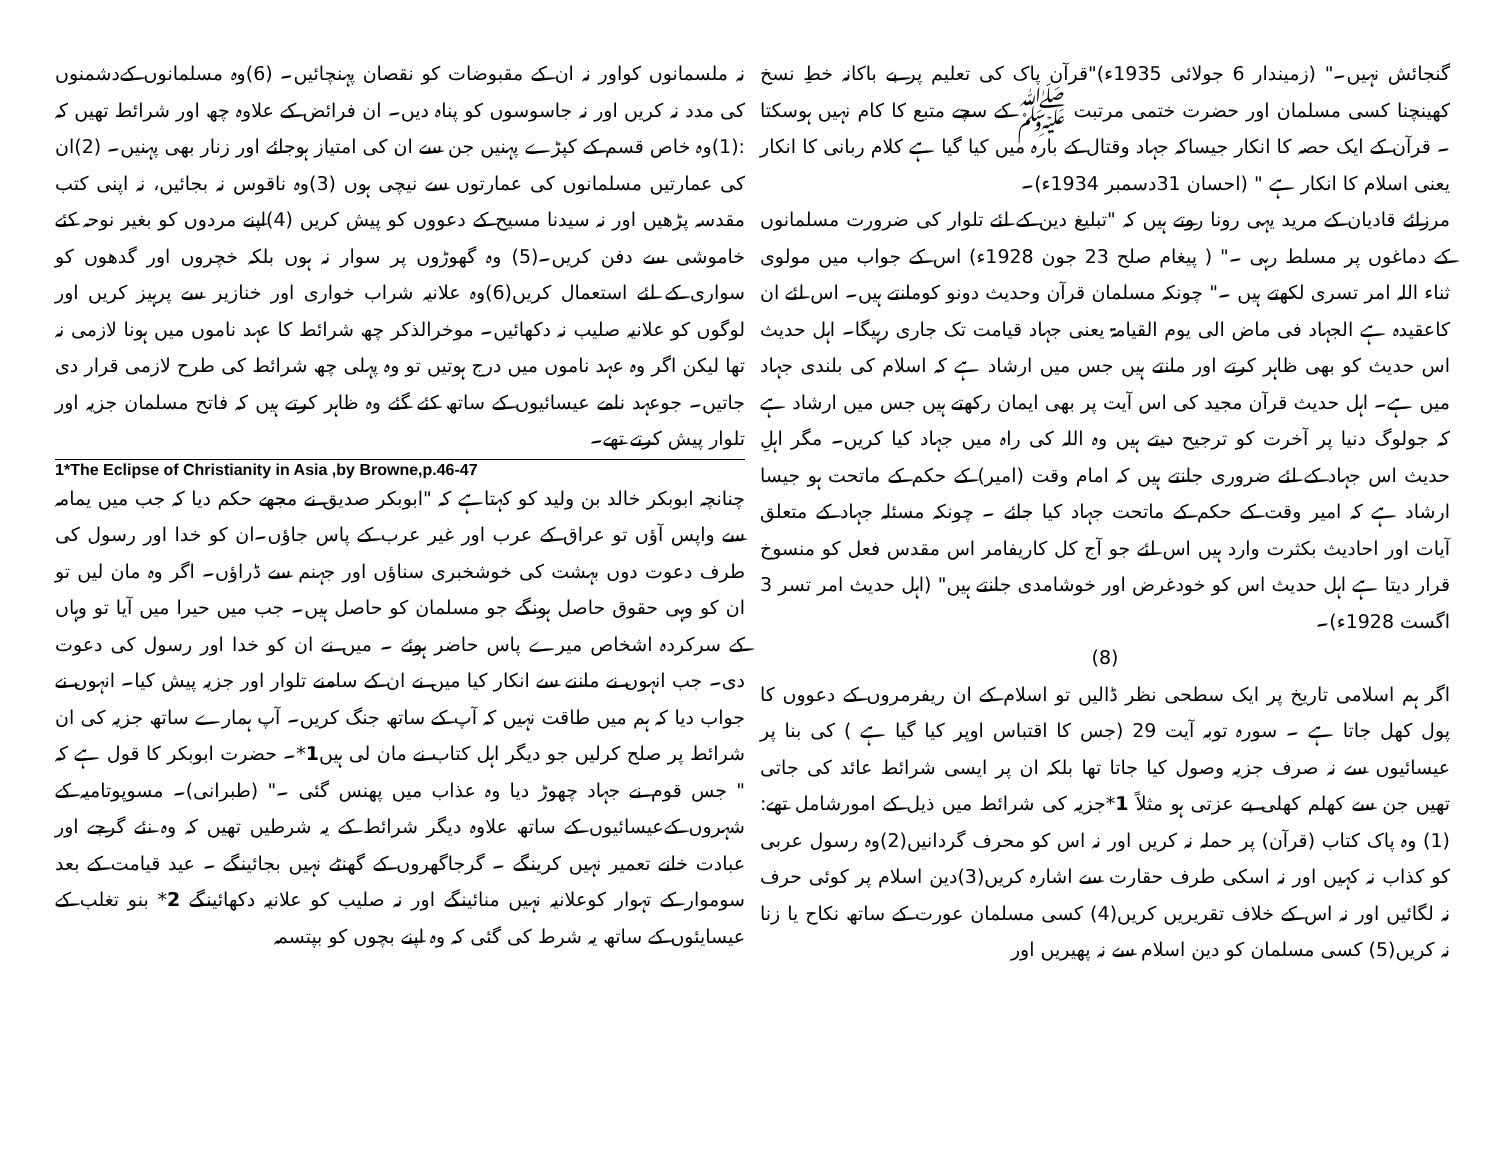گنجائش نہیں۔" (زمیندار 6 جولائی 1935ء)"قرآن پاک کی تعلیم پر بے باکانہ خطِ نسخ کھینچنا کسی مسلمان اور حضرت ختمی مرتبت ﷺ کے سچے متبع کا کام نہیں ہوسکتا ۔ قرآن کے ایک حصہ کا انکار جیساکہ جہاد وقتال کے بارہ میں کیا گیا ہے کلام ربانی کا انکار یعنی اسلام کا انکار ہے " (احسان 31دسمبر 1934ء)۔
مرزائے قادیان کے مرید یہی رونا روتے ہیں کہ "تبلیغ دین کے لئے تلوار کی ضرورت مسلمانوں کے دماغوں پر مسلط رہی ۔" ( پیغام صلح 23 جون 1928ء) اس کے جواب میں مولوی ثناء اللہ امر تسری لکھتے ہیں ۔" چونکہ مسلمان قرآن وحدیث دونو کومانتے ہیں۔ اس لئے ان کاعقیدہ ہے الجہاد فی ماض الی یوم القیامۃ یعنی جہاد قیامت تک جاری رہیگا۔ اہل حدیث اس حدیث کو بھی ظاہر کرتے اور مانتے ہیں جس میں ارشاد ہے کہ اسلام کی بلندی جہاد میں ہے۔ اہل حدیث قرآن مجید کی اس آیت پر بھی ایمان رکھتے ہیں جس میں ارشاد ہے کہ جولوگ دنیا پر آخرت کو ترجیح دیتے ہیں وہ اللہ کی راہ میں جہاد کیا کریں۔ مگر اہلِ حدیث اس جہاد کے لئے ضروری جانتے ہیں کہ امام وقت (امیر) کے حکم کے ماتحت ہو جیسا ارشاد ہے کہ امیر وقت کے حکم کے ماتحت جہاد کیا جائے ۔ چونکہ مسئلہ جہاد کے متعلق آیات اور احادیث بکثرت وارد ہیں اس لئے جو آج کل کاریفامر اس مقدس فعل کو منسوخ قرار دیتا ہے اہل حدیث اس کو خودغرض اور خوشامدی جانتے ہیں" (اہل حدیث امر تسر 3 اگست 1928ء)۔
(8)
اگر ہم اسلامی تاریخ پر ایک سطحی نظر ڈالیں تو اسلام کے ان ریفرمروں کے دعووں کا پول کھل جاتا ہے ۔ سورہ توبہ آیت 29 (جس کا اقتباس اوپر کیا گیا ہے ) کی بنا پر عیسائیوں سے نہ صرف جزیہ وصول کیا جاتا تھا بلکہ ان پر ایسی شرائط عائد کی جاتی تھیں جن سے کھلم کھلی بے عزتی ہو مثلاً 1*جزیہ کی شرائط میں ذیل کے امورشامل تھے: (1) وہ پاک کتاب (قرآن) پر حملہ نہ کریں اور نہ اس کو محرف گردانیں(2)وہ رسول عربی کو کذاب نہ کہیں اور نہ اسکی طرف حقارت سے اشارہ کریں(3)دین اسلام پر کوئی حرف نہ لگائیں اور نہ اس کے خلاف تقریریں کریں(4) کسی مسلمان عورت کے ساتھ نکاح یا زنا نہ کریں(5) کسی مسلمان کو دین اسلام سے نہ پھیریں اور
نہ ملسمانوں کواور نہ ان کے مقبوضات کو نقصان پہنچائیں۔ (6)وہ مسلمانوں کےدشمنوں کی مدد نہ کریں اور نہ جاسوسوں کو پناہ دیں۔ ان فرائض کے علاوہ چھ اور شرائط تھیں کہ :(1)وہ خاص قسم کے کپڑے پہنیں جن سے ان کی امتیاز ہوجائے اور زنار بھی پہنیں۔ (2)ان کی عمارتیں مسلمانوں کی عمارتوں سے نیچی ہوں (3)وہ ناقوس نہ بجائیں، نہ اپنی کتب مقدسہ پڑھیں اور نہ سیدنا مسیح کے دعووں کو پیش کریں (4)اپنے مردوں کو بغیر نوحہ کئے خاموشی سے دفن کریں۔(5) وہ گھوڑوں پر سوار نہ ہوں بلکہ خچروں اور گدھوں کو سواری کے لئے استعمال کریں(6)وہ علانیہ شراب خواری اور خنازیر سے پرہیز کریں اور لوگوں کو علانیہ صلیب نہ دکھائیں۔ موخرالذکر چھ شرائط کا عہد ناموں میں ہونا لازمی نہ تھا لیکن اگر وہ عہد ناموں میں درج ہوتیں تو وہ پہلی چھ شرائط کی طرح لازمی قرار دی جاتیں۔ جوعہد نامے عیسائیوں کے ساتھ کئے گئے وہ ظاہر کرتے ہیں کہ فاتح مسلمان جزیہ اور تلوار پیش کرتے تھے۔
1*The Eclipse of Christianity in Asia ,by Browne,p.46-47
چنانچہ ابوبکر خالد بن ولید کو کہتاہے کہ "ابوبکر صدیق نے مجھے حکم دیا کہ جب میں یمامہ سے واپس آؤں تو عراق کے عرب اور غیر عرب کے پاس جاؤں۔ان کو خدا اور رسول کی طرف دعوت دوں بہشت کی خوشخبری سناؤں اور جہنم سے ڈراؤں۔ اگر وہ مان لیں تو ان کو وہی حقوق حاصل ہونگے جو مسلمان کو حاصل ہیں۔ جب میں حیرا میں آیا تو وہاں کے سرکردہ اشخاص میرے پاس حاضر ہوئے ۔ میں نے ان کو خدا اور رسول کی دعوت دی۔ جب انہوں نے ماننے سے انکار کیا میں نے ان کے سامنے تلوار اور جزیہ پیش کیا۔ انہوں نے جواب دیا کہ ہم میں طاقت نہیں کہ آپ کے ساتھ جنگ کریں۔ آپ ہمارے ساتھ جزیہ کی ان شرائط پر صلح کرلیں جو دیگر اہل کتاب نے مان لی ہیں1*۔ حضرت ابوبکر کا قول ہے کہ " جس قوم نے جہاد چھوڑ دیا وہ عذاب میں پھنس گئی ۔" (طبرانی)۔ مسوپوتامیہ کے شہروں کےعیسائیوں کے ساتھ علاوہ دیگر شرائط کے یہ شرطیں تھیں کہ وہ نئے گرجے اور عبادت خانے تعمیر نہیں کرینگے ۔ گرجاگھروں کے گھنٹے نہیں بجائینگے ۔ عید قیامت کے بعد سوموار کے تہوار کوعلانیہ نہیں منائینگے اور نہ صلیب کو علانیہ دکھائینگے 2* بنو تغلب کے عیسایئوں کے ساتھ یہ شرط کی گئی کہ وہ اپنے بچوں کو بپتسمہ